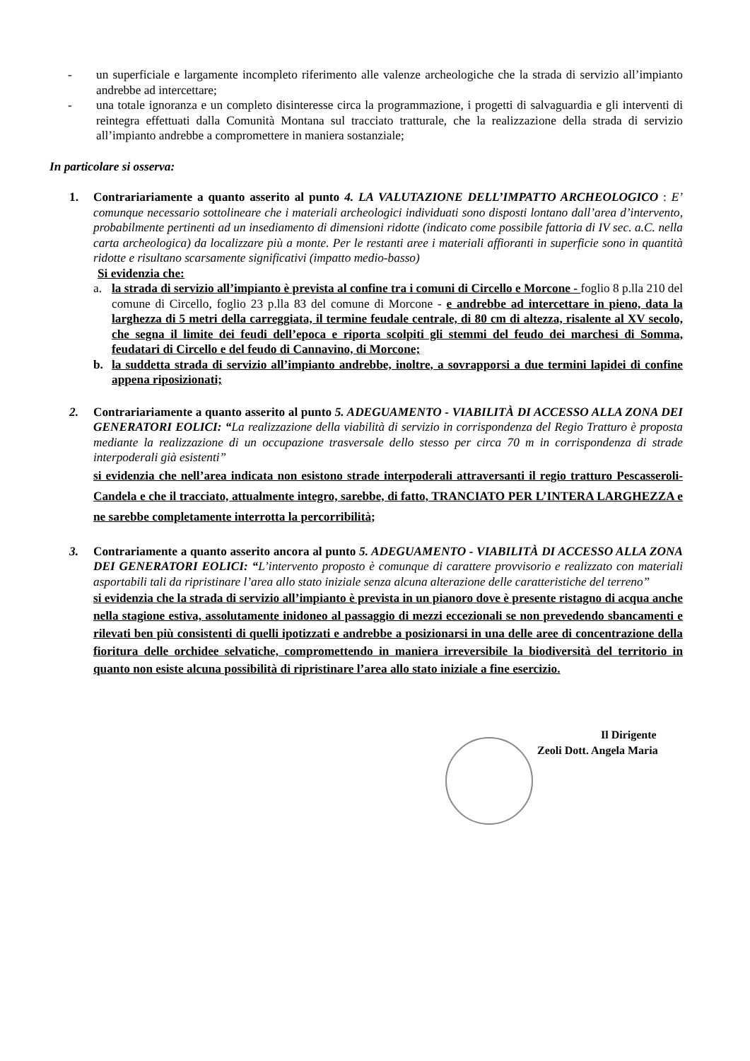- un superficiale e largamente incompleto riferimento alle valenze archeologiche che la strada di servizio all’impianto andrebbe ad intercettare;
- una totale ignoranza e un completo disinteresse circa la programmazione, i progetti di salvaguardia e gli interventi di reintegra effettuati dalla Comunità Montana sul tracciato tratturale, che la realizzazione della strada di servizio all’impianto andrebbe a compromettere in maniera sostanziale;
In particolare si osserva:
1. Contrariariamente a quanto asserito al punto 4. LA VALUTAZIONE DELL’IMPATTO ARCHEOLOGICO : E’ comunque necessario sottolineare che i materiali archeologici individuati sono disposti lontano dall’area d’intervento, probabilmente pertinenti ad un insediamento di dimensioni ridotte (indicato come possibile fattoria di IV sec. a.C. nella carta archeologica) da localizzare più a monte. Per le restanti aree i materiali affioranti in superficie sono in quantità ridotte e risultano scarsamente significativi (impatto medio-basso)
Si evidenzia che:
a. la strada di servizio all’impianto è prevista al confine tra i comuni di Circello e Morcone - foglio 8 p.lla 210 del comune di Circello, foglio 23 p.lla 83 del comune di Morcone - e andrebbe ad intercettare in pieno, data la larghezza di 5 metri della carreggiata, il termine feudale centrale, di 80 cm di altezza, risalente al XV secolo, che segna il limite dei feudi dell’epoca e riporta scolpiti gli stemmi del feudo dei marchesi di Somma, feudatari di Circello e del feudo di Cannavino, di Morcone;
b. la suddetta strada di servizio all’impianto andrebbe, inoltre, a sovrapporsi a due termini lapidei di confine appena riposizionati;
2. Contrariariamente a quanto asserito al punto 5. ADEGUAMENTO - VIABILITÀ DI ACCESSO ALLA ZONA DEI GENERATORI EOLICI: “La realizzazione della viabilità di servizio in corrispondenza del Regio Tratturo è proposta mediante la realizzazione di un occupazione trasversale dello stesso per circa 70 m in corrispondenza di strade interpoderali già esistenti”
si evidenzia che nell’area indicata non esistono strade interpoderali attraversanti il regio tratturo Pescasseroli-Candela e che il tracciato, attualmente integro, sarebbe, di fatto, TRANCIATO PER L’INTERA LARGHEZZA e ne sarebbe completamente interrotta la percorribilità;
3. Contrariamente a quanto asserito ancora al punto 5. ADEGUAMENTO - VIABILITÀ DI ACCESSO ALLA ZONA DEI GENERATORI EOLICI: “L’intervento proposto è comunque di carattere provvisorio e realizzato con materiali asportabili tali da ripristinare l’area allo stato iniziale senza alcuna alterazione delle caratteristiche del terreno”
si evidenzia che la strada di servizio all’impianto è prevista in un pianoro dove è presente ristagno di acqua anche nella stagione estiva, assolutamente inidoneo al passaggio di mezzi eccezionali se non prevedendo sbancamenti e rilevati ben più consistenti di quelli ipotizzati e andrebbe a posizionarsi in una delle aree di concentrazione della fioritura delle orchidee selvatiche, compromettendo in maniera irreversibile la biodiversità del territorio in quanto non esiste alcuna possibilità di ripristinare l’area allo stato iniziale a fine esercizio.
Il Dirigente
Zeoli Dott. Angela Maria